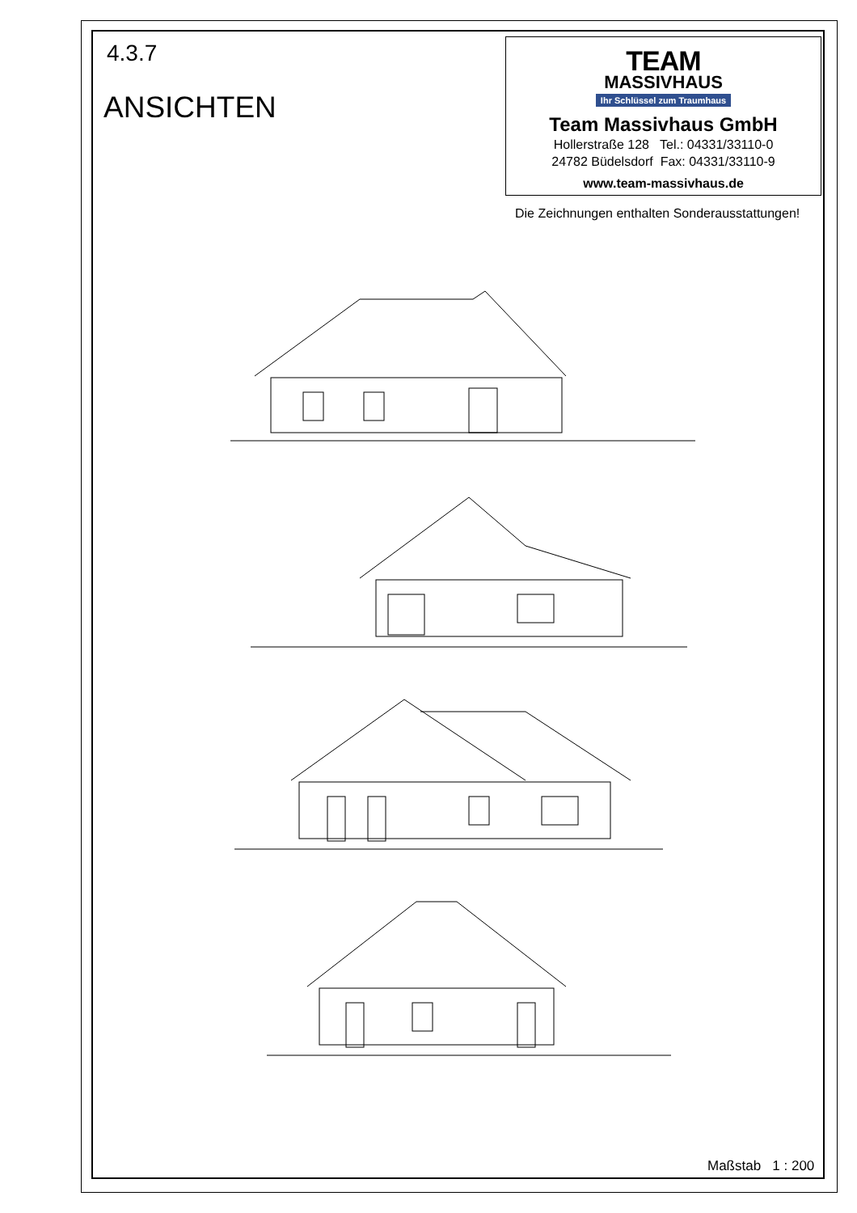4.3.7
ANSICHTEN
TEAM
MASSIVHAUS
Ihr Schlüssel zum Traumhaus
Team Massivhaus GmbH
Hollerstraße 128 Tel.: 04331/33110-0
24782 Büdelsdorf Fax: 04331/33110-9
www.team-massivhaus.de
Die Zeichnungen enthalten Sonderausstattungen!
Maßstab 1 : 200